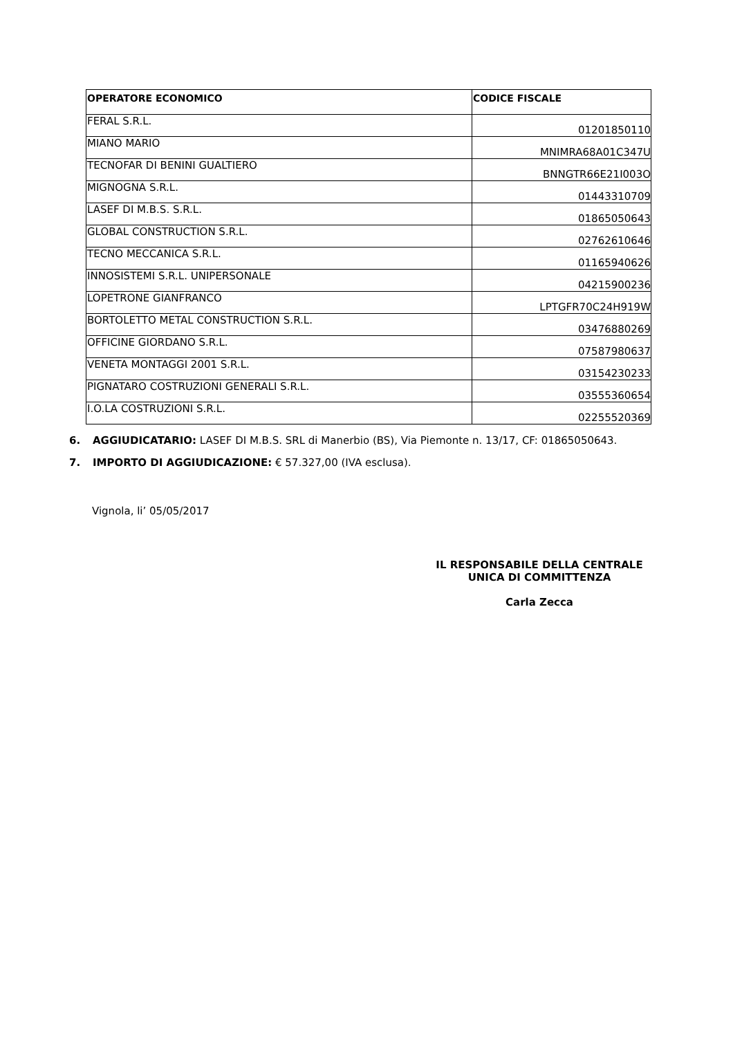| OPERATORE ECONOMICO | CODICE FISCALE |
| --- | --- |
| FERAL S.R.L. | 01201850110 |
| MIANO MARIO | MNIMRA68A01C347U |
| TECNOFAR DI BENINI GUALTIERO | BNNGTR66E21I003O |
| MIGNOGNA S.R.L. | 01443310709 |
| LASEF DI M.B.S. S.R.L. | 01865050643 |
| GLOBAL CONSTRUCTION S.R.L. | 02762610646 |
| TECNO MECCANICA S.R.L. | 01165940626 |
| INNOSISTEMI S.R.L. UNIPERSONALE | 04215900236 |
| LOPETRONE GIANFRANCO | LPTGFR70C24H919W |
| BORTOLETTO METAL CONSTRUCTION S.R.L. | 03476880269 |
| OFFICINE GIORDANO S.R.L. | 07587980637 |
| VENETA MONTAGGI 2001 S.R.L. | 03154230233 |
| PIGNATARO COSTRUZIONI GENERALI S.R.L. | 03555360654 |
| I.O.LA COSTRUZIONI S.R.L. | 02255520369 |
6. AGGIUDICATARIO: LASEF DI M.B.S. SRL di Manerbio (BS), Via Piemonte n. 13/17, CF: 01865050643.
7. IMPORTO DI AGGIUDICAZIONE: € 57.327,00 (IVA esclusa).
Vignola, li’ 05/05/2017
IL RESPONSABILE DELLA CENTRALE
UNICA DI COMMITTENZA
Carla Zecca